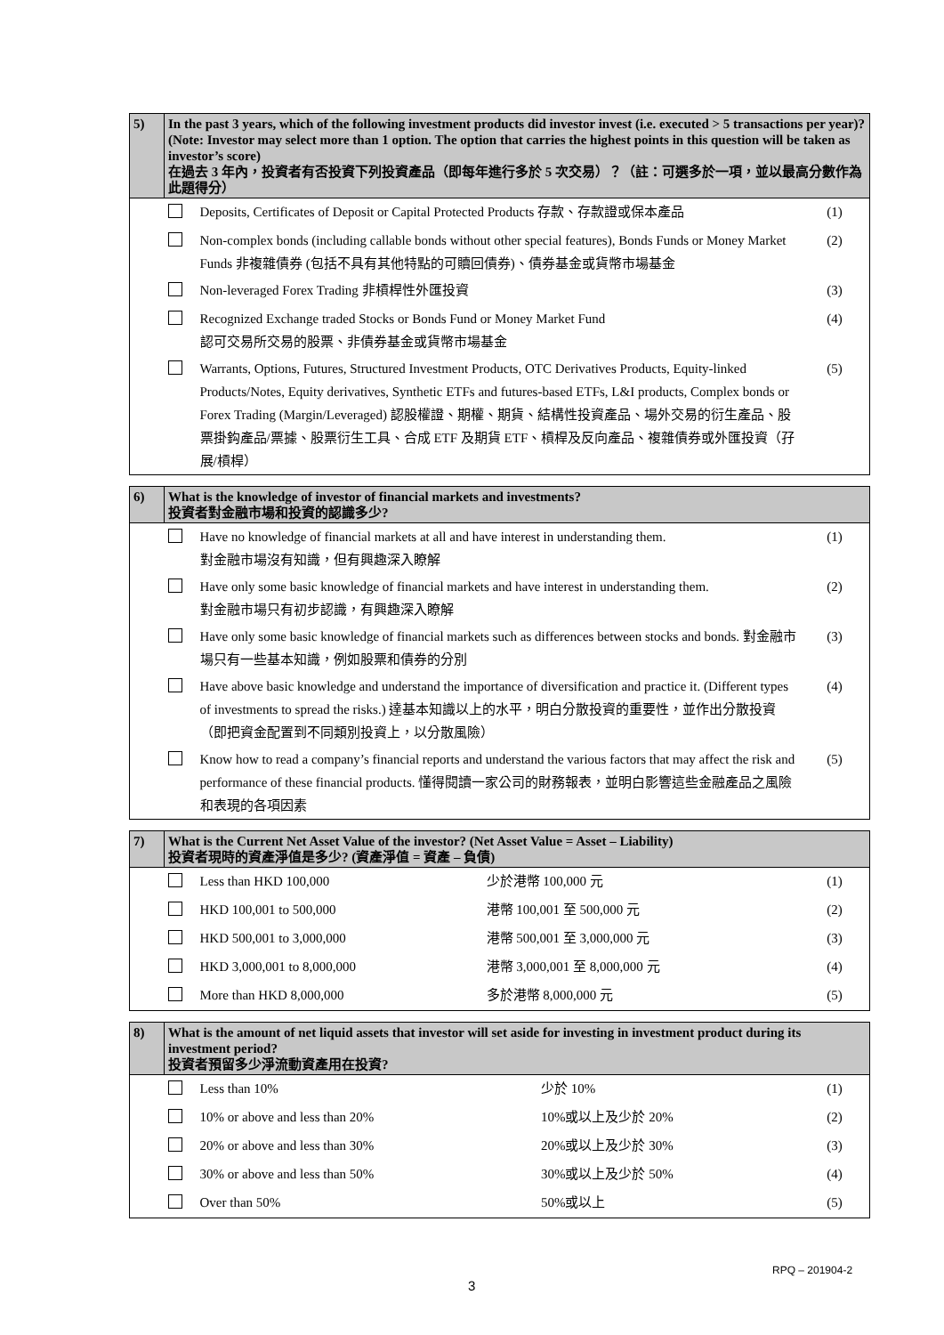| 5) | In the past 3 years, which of the following investment products did investor invest (i.e. executed > 5 transactions per year)? (Note: Investor may select more than 1 option. The option that carries the highest points in this question will be taken as investor’s score) 在過去 3 年內，投資者有否投資下列投資產品（即每年進行多於 5 次交易）？（註：可選多於一項，並以最高分數作為此題得分） | | |
| | | Deposits, Certificates of Deposit or Capital Protected Products 存款、存款證或保本產品 | (1) |
| | | Non-complex bonds (including callable bonds without other special features), Bonds Funds or Money Market Funds 非複雜債券 (包括不具有其他特點的可贖回債券)、債券基金或貨幣市場基金 | (2) |
| | | Non-leveraged Forex Trading 非槓桿性外匯投資 | (3) |
| | | Recognized Exchange traded Stocks or Bonds Fund or Money Market Fund 認可交易所交易的股票、非債券基金或貨幣市場基金 | (4) |
| | | Warrants, Options, Futures, Structured Investment Products, OTC Derivatives Products, Equity-linked Products/Notes, Equity derivatives, Synthetic ETFs and futures-based ETFs, L&I products, Complex bonds or Forex Trading (Margin/Leveraged) 認股權證、期權、期貨、結構性投資產品、場外交易的衍生產品、股票掛鈎產品/票據、股票衍生工具、合成 ETF 及期貨 ETF、槓桿及反向產品、複雜債券或外匯投資（孖展/槓桿） | (5) |
| 6) | What is the knowledge of investor of financial markets and investments? 投資者對金融市場和投資的認識多少? | | |
| | | Have no knowledge of financial markets at all and have interest in understanding them. 對金融市場沒有知識，但有興趣深入瞭解 | (1) |
| | | Have only some basic knowledge of financial markets and have interest in understanding them. 對金融市場只有初步認識，有興趣深入瞭解 | (2) |
| | | Have only some basic knowledge of financial markets such as differences between stocks and bonds. 對金融市場只有一些基本知識，例如股票和債券的分別 | (3) |
| | | Have above basic knowledge and understand the importance of diversification and practice it. (Different types of investments to spread the risks.) 達基本知識以上的水平，明白分散投資的重要性，並作出分散投資（即把資金配置到不同類別投資上，以分散風險） | (4) |
| | | Know how to read a company’s financial reports and understand the various factors that may affect the risk and performance of these financial products. 懂得閱讀一家公司的財務報表，並明白影響這些金融產品之風險和表現的各項因素 | (5) |
| 7) | What is the Current Net Asset Value of the investor? (Net Asset Value = Asset – Liability) 投資者現時的資產淨值是多少? (資產淨值 = 資產 – 負債) | | | |
| | | Less than HKD 100,000 | 少於港幣 100,000 元 | (1) |
| | | HKD 100,001 to 500,000 | 港幣 100,001 至 500,000 元 | (2) |
| | | HKD 500,001 to 3,000,000 | 港幣 500,001 至 3,000,000 元 | (3) |
| | | HKD 3,000,001 to 8,000,000 | 港幣 3,000,001 至 8,000,000 元 | (4) |
| | | More than HKD 8,000,000 | 多於港幣 8,000,000 元 | (5) |
| 8) | What is the amount of net liquid assets that investor will set aside for investing in investment product during its investment period? 投資者預留多少淨流動資產用在投資? | | | |
| | | Less than 10% | 少於 10% | (1) |
| | | 10% or above and less than 20% | 10%或以上及少於 20% | (2) |
| | | 20% or above and less than 30% | 20%或以上及少於 30% | (3) |
| | | 30% or above and less than 50% | 30%或以上及少於 50% | (4) |
| | | Over than 50% | 50%或以上 | (5) |
RPQ – 201904-2
3